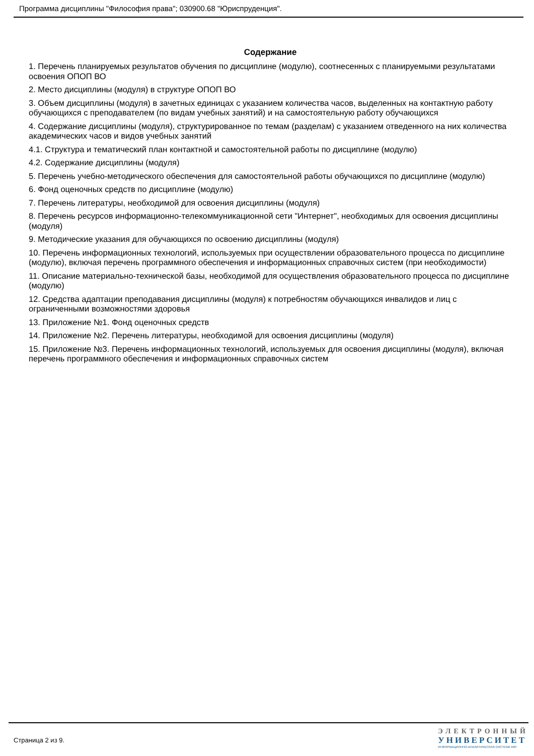Программа дисциплины "Философия права"; 030900.68 "Юриспруденция".
Содержание
1. Перечень планируемых результатов обучения по дисциплине (модулю), соотнесенных с планируемыми результатами освоения ОПОП ВО
2. Место дисциплины (модуля) в структуре ОПОП ВО
3. Объем дисциплины (модуля) в зачетных единицах с указанием количества часов, выделенных на контактную работу обучающихся с преподавателем (по видам учебных занятий) и на самостоятельную работу обучающихся
4. Содержание дисциплины (модуля), структурированное по темам (разделам) с указанием отведенного на них количества академических часов и видов учебных занятий
4.1. Структура и тематический план контактной и самостоятельной работы по дисциплине (модулю)
4.2. Содержание дисциплины (модуля)
5. Перечень учебно-методического обеспечения для самостоятельной работы обучающихся по дисциплине (модулю)
6. Фонд оценочных средств по дисциплине (модулю)
7. Перечень литературы, необходимой для освоения дисциплины (модуля)
8. Перечень ресурсов информационно-телекоммуникационной сети "Интернет", необходимых для освоения дисциплины (модуля)
9. Методические указания для обучающихся по освоению дисциплины (модуля)
10. Перечень информационных технологий, используемых при осуществлении образовательного процесса по дисциплине (модулю), включая перечень программного обеспечения и информационных справочных систем (при необходимости)
11. Описание материально-технической базы, необходимой для осуществления образовательного процесса по дисциплине (модулю)
12. Средства адаптации преподавания дисциплины (модуля) к потребностям обучающихся инвалидов и лиц с ограниченными возможностями здоровья
13. Приложение №1. Фонд оценочных средств
14. Приложение №2. Перечень литературы, необходимой для освоения дисциплины (модуля)
15. Приложение №3. Перечень информационных технологий, используемых для освоения дисциплины (модуля), включая перечень программного обеспечения и информационных справочных систем
Страница 2 из 9.
ЭЛЕКТРОННЫЙ
УНИВЕРСИТЕТ
ИНФОРМАЦИОННО-АНАЛИТИЧЕСКАЯ СИСТЕМА КФУ